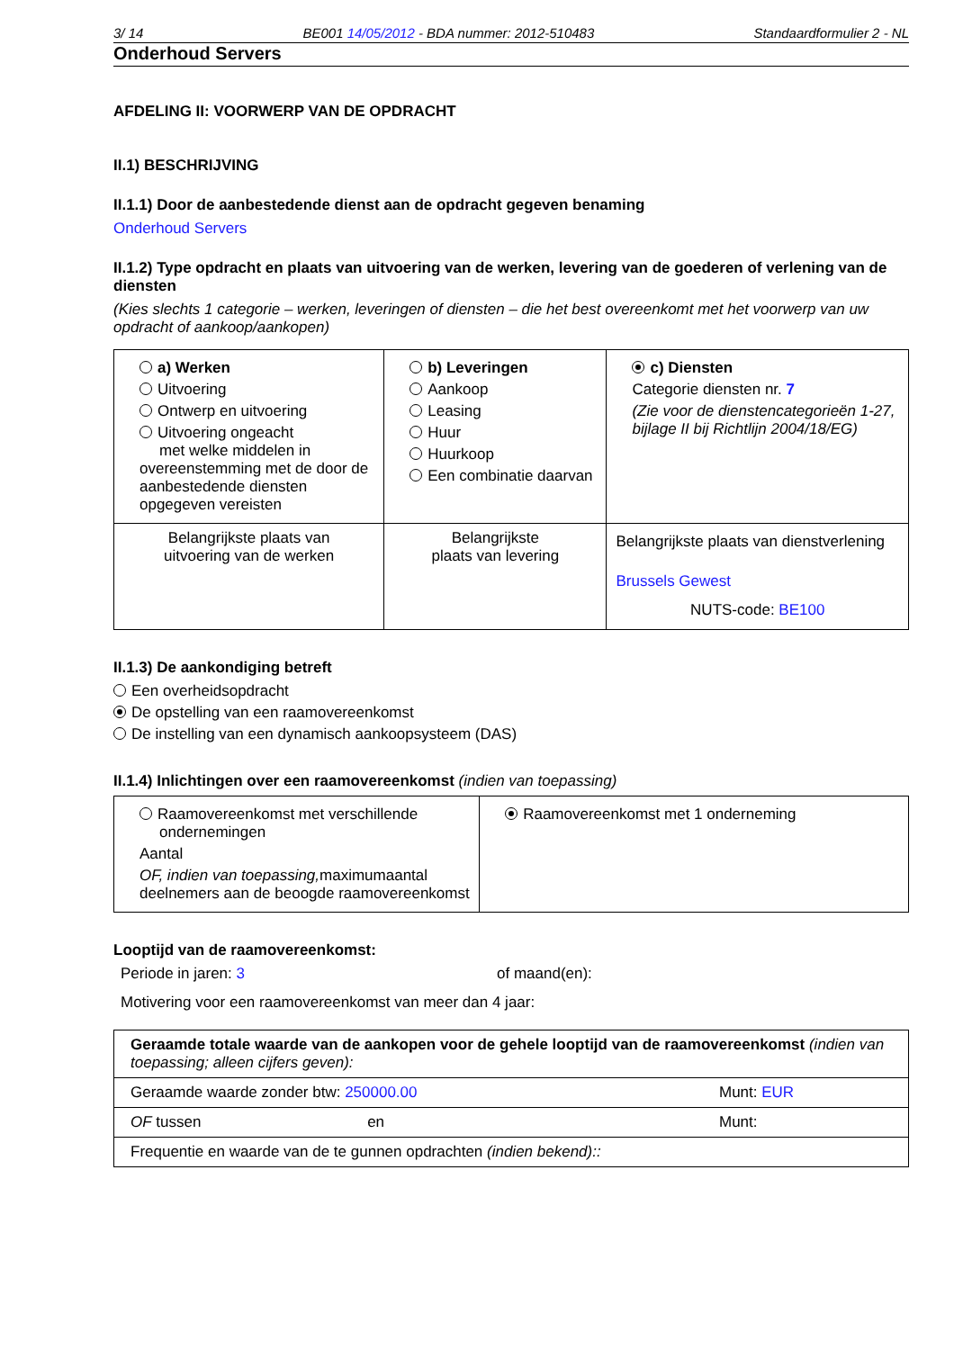3/ 14 BE001 14/05/2012 - BDA nummer: 2012-510483 Standaardformulier 2 - NL
Onderhoud Servers
AFDELING II: VOORWERP VAN DE OPDRACHT
II.1) BESCHRIJVING
II.1.1) Door de aanbestedende dienst aan de opdracht gegeven benaming
Onderhoud Servers
II.1.2) Type opdracht en plaats van uitvoering van de werken, levering van de goederen of verlening van de diensten
(Kies slechts 1 categorie – werken, leveringen of diensten – die het best overeenkomt met het voorwerp van uw opdracht of aankoop/aankopen)
| a) Werken Uitvoering Ontwerp en uitvoering Uitvoering ongeacht met welke middelen in overeenstemming met de door de aanbestedende diensten opgegeven vereisten | b) Leveringen Aankoop Leasing Huur Huurkoop Een combinatie daarvan | c) Diensten Categorie diensten nr. 7 (Zie voor de dienstencategorieën 1-27, bijlage II bij Richtlijn 2004/18/EG) |
| Belangrijkste plaats van uitvoering van de werken | Belangrijkste plaats van levering | Belangrijkste plaats van dienstverlening Brussels Gewest NUTS-code: BE100 |
II.1.3) De aankondiging betreft
Een overheidsopdracht
De opstelling van een raamovereenkomst
De instelling van een dynamisch aankoopsysteem (DAS)
II.1.4) Inlichtingen over een raamovereenkomst (indien van toepassing)
| Raamovereenkomst met verschillende ondernemingen Aantal OF, indien van toepassing, maximumaantal deelnemers aan de beoogde raamovereenkomst | Raamovereenkomst met 1 onderneming |
Looptijd van de raamovereenkomst:
Periode in jaren: 3 of maand(en):
Motivering voor een raamovereenkomst van meer dan 4 jaar:
| Geraamde totale waarde van de aankopen voor de gehele looptijd van de raamovereenkomst (indien van toepassing; alleen cijfers geven): |
| Geraamde waarde zonder btw: 250000.00 Munt: EUR |
| OF tussen en Munt: |
| Frequentie en waarde van de te gunnen opdrachten (indien bekend):: |